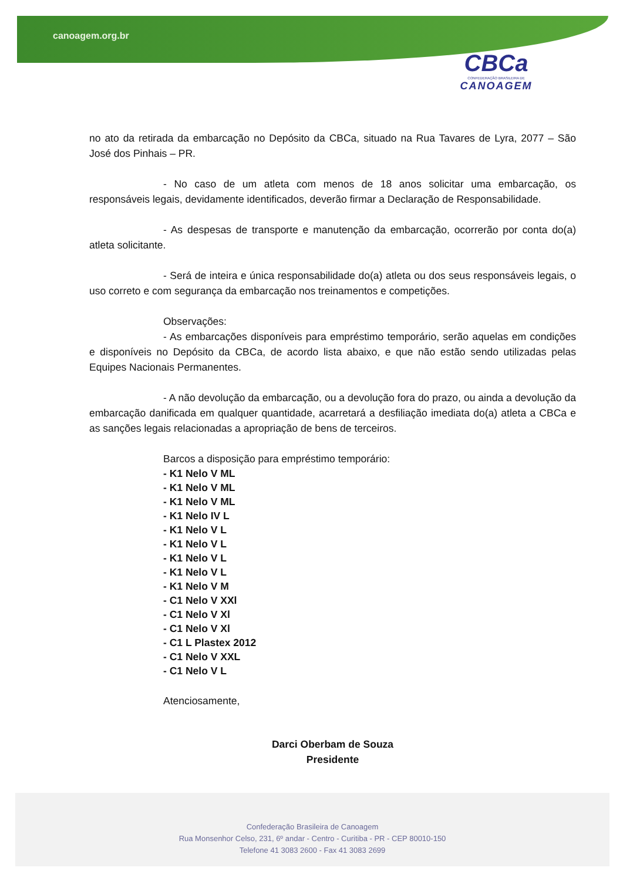canoagem.org.br
CBCa
CONFEDERAÇÃO BRASILEIRA DE
CANOAGEM
no ato da retirada da embarcação no Depósito da CBCa, situado na Rua Tavares de Lyra, 2077 – São José dos Pinhais – PR.
- No caso de um atleta com menos de 18 anos solicitar uma embarcação, os responsáveis legais, devidamente identificados, deverão firmar a Declaração de Responsabilidade.
- As despesas de transporte e manutenção da embarcação, ocorrerão por conta do(a) atleta solicitante.
- Será de inteira e única responsabilidade do(a) atleta ou dos seus responsáveis legais, o uso correto e com segurança da embarcação nos treinamentos e competições.
Observações:
- As embarcações disponíveis para empréstimo temporário, serão aquelas em condições e disponíveis no Depósito da CBCa, de acordo lista abaixo, e que não estão sendo utilizadas pelas Equipes Nacionais Permanentes.
- A não devolução da embarcação, ou a devolução fora do prazo, ou ainda a devolução da embarcação danificada em qualquer quantidade, acarretará a desfiliação imediata do(a) atleta a CBCa e as sanções legais relacionadas a apropriação de bens de terceiros.
Barcos a disposição para empréstimo temporário:
- K1 Nelo V ML
- K1 Nelo V ML
- K1 Nelo V ML
- K1 Nelo IV L
- K1 Nelo V L
- K1 Nelo V L
- K1 Nelo V L
- K1 Nelo V L
- K1 Nelo V M
- C1 Nelo V XXl
- C1 Nelo V Xl
- C1 Nelo V Xl
- C1 L Plastex 2012
- C1 Nelo V XXL
- C1 Nelo V L
Atenciosamente,
Darci Oberbam de Souza
Presidente
Confederação Brasileira de Canoagem
Rua Monsenhor Celso, 231, 6º andar - Centro - Curitiba - PR - CEP 80010-150
Telefone 41 3083 2600 - Fax 41 3083 2699